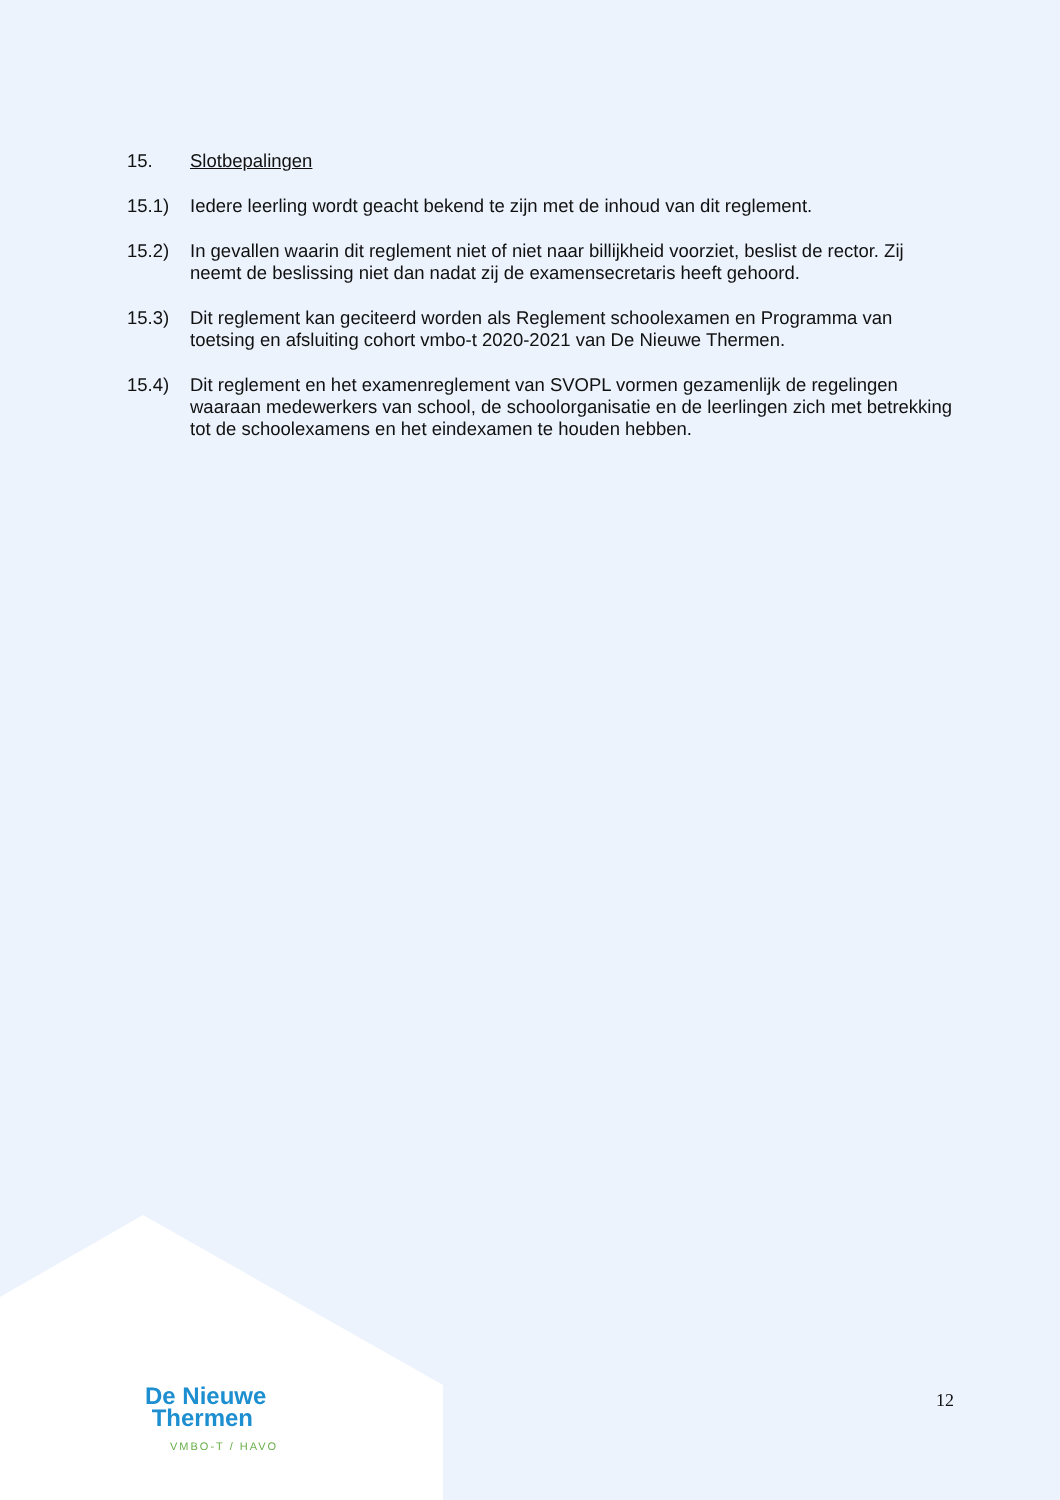15. Slotbepalingen
15.1) Iedere leerling wordt geacht bekend te zijn met de inhoud van dit reglement.
15.2) In gevallen waarin dit reglement niet of niet naar billijkheid voorziet, beslist de rector. Zij neemt de beslissing niet dan nadat zij de examensecretaris heeft gehoord.
15.3) Dit reglement kan geciteerd worden als Reglement schoolexamen en Programma van toetsing en afsluiting cohort vmbo-t 2020-2021 van De Nieuwe Thermen.
15.4) Dit reglement en het examenreglement van SVOPL vormen gezamenlijk de regelingen waaraan medewerkers van school, de schoolorganisatie en de leerlingen zich met betrekking tot de schoolexamens en het eindexamen te houden hebben.
De Nieuwe
Thermen
VMBO-T / HAVO
12